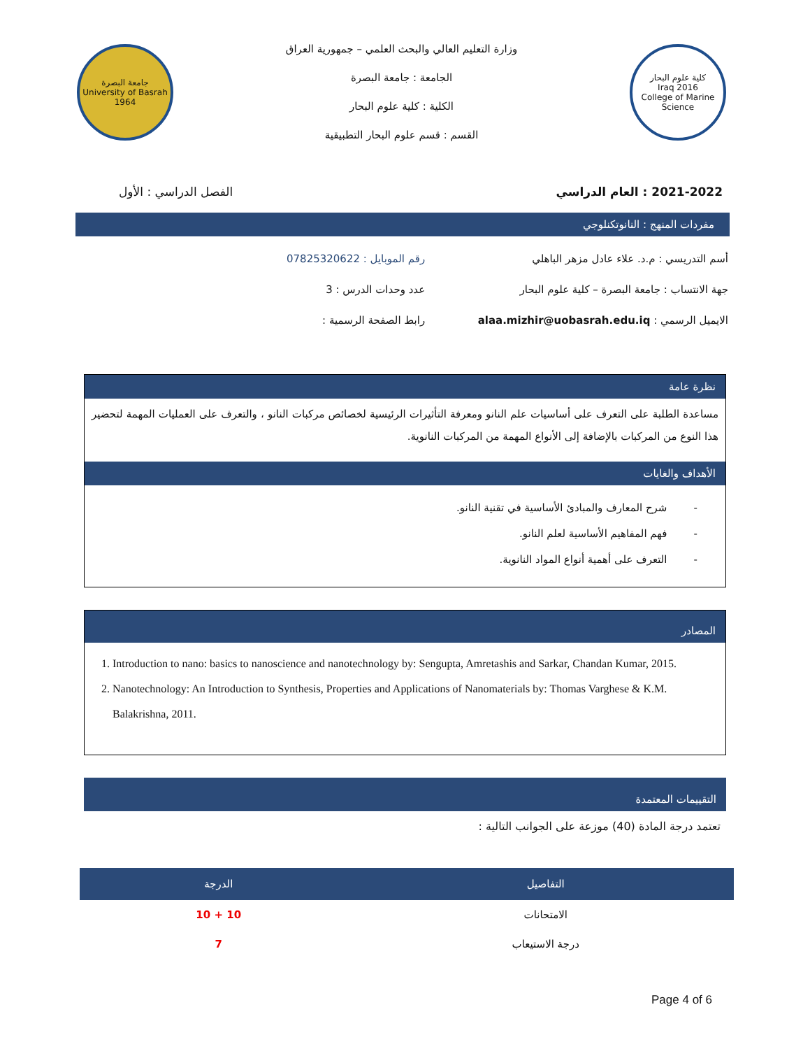كلية علوم البحار
Iraq 2016
College of Marine Science
وزارة التعليم العالي والبحث العلمي – جمهورية العراق
الجامعة : جامعة البصرة
الكلية : كلية علوم البحار
القسم : قسم علوم البحار التطبيقية
جامعة البصرة
University of Basrah
1964
2021-2022 : العام الدراسي الفصل الدراسي : الأول
مفردات المنهج : النانوتكنلوجي
أسم التدريسي : م.د. علاء عادل مزهر الباهلي
جهة الانتساب : جامعة البصرة – كلية علوم البحار
الايميل الرسمي : alaa.mizhir@uobasrah.edu.iq
رقم الموبايل : 07825320622
عدد وحدات الدرس : 3
رابط الصفحة الرسمية :
نظرة عامة
مساعدة الطلبة على التعرف على أساسيات علم النانو ومعرفة التأثيرات الرئيسية لخصائص مركبات النانو ، والتعرف على العمليات المهمة لتحضير هذا النوع من المركبات بالإضافة إلى الأنواع المهمة من المركبات النانوية.
الأهداف والغايات
- شرح المعارف والمبادئ الأساسية في تقنية النانو.
- فهم المفاهيم الأساسية لعلم النانو.
- التعرف على أهمية أنواع المواد النانوية.
المصادر
1. Introduction to nano: basics to nanoscience and nanotechnology by: Sengupta, Amretashis and Sarkar, Chandan Kumar, 2015.
2. Nanotechnology: An Introduction to Synthesis, Properties and Applications of Nanomaterials by: Thomas Varghese & K.M. Balakrishna, 2011.
التقييمات المعتمدة
تعتمد درجة المادة (40) موزعة على الجوانب التالية :
| التفاصيل | الدرجة |
| --- | --- |
| الامتحانات | 10 + 10 |
| درجة الاستيعاب | 7 |
Page 4 of 6